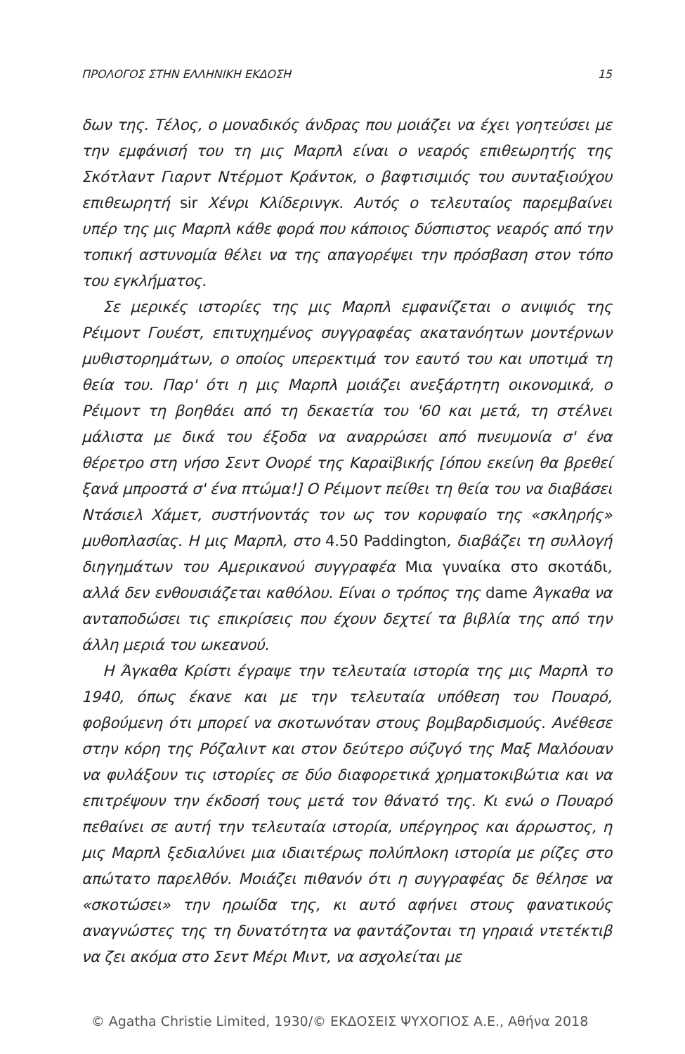ΠΡΟΛΟΓΟΣ ΣΤΗΝ ΕΛΛΗΝΙΚΗ ΕΚΔΟΣΗ 15
δων της. Τέλος, ο μοναδικός άνδρας που μοιάζει να έχει γοητεύσει με την εμφάνισή του τη μις Μαρπλ είναι ο νεαρός επιθεωρητής της Σκότλαντ Γιαρντ Ντέρμοτ Κράντοκ, ο βαφτισιμιός του συνταξιούχου επιθεωρητή sir Χένρι Κλίδερινγκ. Αυτός ο τελευταίος παρεμβαίνει υπέρ της μις Μαρπλ κάθε φορά που κάποιος δύσπιστος νεαρός από την τοπική αστυνομία θέλει να της απαγορέψει την πρόσβαση στον τόπο του εγκλήματος.
Σε μερικές ιστορίες της μις Μαρπλ εμφανίζεται ο ανιψιός της Ρέιμοντ Γουέστ, επιτυχημένος συγγραφέας ακατανόητων μοντέρνων μυθιστορημάτων, ο οποίος υπερεκτιμά τον εαυτό του και υποτιμά τη θεία του. Παρ' ότι η μις Μαρπλ μοιάζει ανεξάρτητη οικονομικά, ο Ρέιμοντ τη βοηθάει από τη δεκαετία του '60 και μετά, τη στέλνει μάλιστα με δικά του έξοδα να αναρρώσει από πνευμονία σ' ένα θέρετρο στη νήσο Σεντ Ονορέ της Καραϊβικής [όπου εκείνη θα βρεθεί ξανά μπροστά σ' ένα πτώμα!] Ο Ρέιμοντ πείθει τη θεία του να διαβάσει Ντάσιελ Χάμετ, συστήνοντάς τον ως τον κορυφαίο της «σκληρής» μυθοπλασίας. Η μις Μαρπλ, στο 4.50 Paddington, διαβάζει τη συλλογή διηγημάτων του Αμερικανού συγγραφέα Μια γυναίκα στο σκοτάδι, αλλά δεν ενθουσιάζεται καθόλου. Είναι ο τρόπος της dame Άγκαθα να ανταποδώσει τις επικρίσεις που έχουν δεχτεί τα βιβλία της από την άλλη μεριά του ωκεανού.
Η Άγκαθα Κρίστι έγραψε την τελευταία ιστορία της μις Μαρπλ το 1940, όπως έκανε και με την τελευταία υπόθεση του Πουαρό, φοβούμενη ότι μπορεί να σκοτωνόταν στους βομβαρδισμούς. Ανέθεσε στην κόρη της Ρόζαλιντ και στον δεύτερο σύζυγό της Μαξ Μαλόουαν να φυλάξουν τις ιστορίες σε δύο διαφορετικά χρηματοκιβώτια και να επιτρέψουν την έκδοσή τους μετά τον θάνατό της. Κι ενώ ο Πουαρό πεθαίνει σε αυτή την τελευταία ιστορία, υπέργηρος και άρρωστος, η μις Μαρπλ ξεδιαλύνει μια ιδιαιτέρως πολύπλοκη ιστορία με ρίζες στο απώτατο παρελθόν. Μοιάζει πιθανόν ότι η συγγραφέας δε θέλησε να «σκοτώσει» την ηρωίδα της, κι αυτό αφήνει στους φανατικούς αναγνώστες της τη δυνατότητα να φαντάζονται τη γηραιά ντετέκτιβ να ζει ακόμα στο Σεντ Μέρι Μιντ, να ασχολείται με
© Agatha Christie Limited, 1930/© ΕΚΔΟΣΕΙΣ ΨΥΧΟΓΙΟΣ Α.Ε., Αθήνα 2018